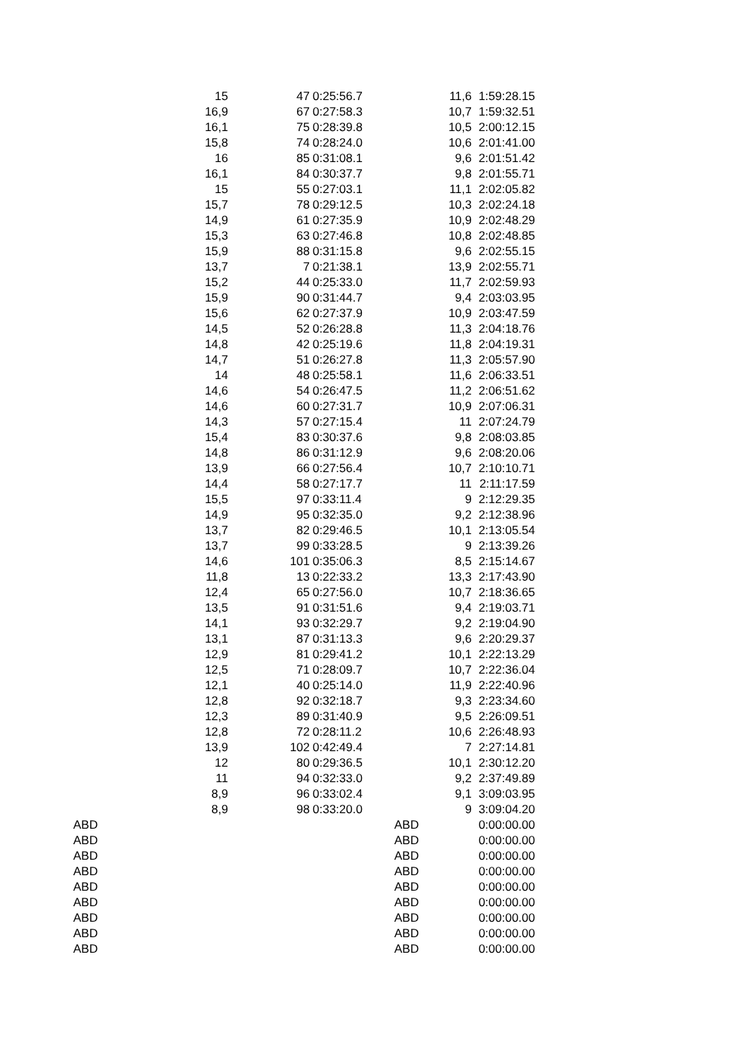| | 15 | 47 | 0:25:56.7 | | 11,6 | 1:59:28.15 |
| | 16,9 | 67 | 0:27:58.3 | | 10,7 | 1:59:32.51 |
| | 16,1 | 75 | 0:28:39.8 | | 10,5 | 2:00:12.15 |
| | 15,8 | 74 | 0:28:24.0 | | 10,6 | 2:01:41.00 |
| | 16 | 85 | 0:31:08.1 | | 9,6 | 2:01:51.42 |
| | 16,1 | 84 | 0:30:37.7 | | 9,8 | 2:01:55.71 |
| | 15 | 55 | 0:27:03.1 | | 11,1 | 2:02:05.82 |
| | 15,7 | 78 | 0:29:12.5 | | 10,3 | 2:02:24.18 |
| | 14,9 | 61 | 0:27:35.9 | | 10,9 | 2:02:48.29 |
| | 15,3 | 63 | 0:27:46.8 | | 10,8 | 2:02:48.85 |
| | 15,9 | 88 | 0:31:15.8 | | 9,6 | 2:02:55.15 |
| | 13,7 | 7 | 0:21:38.1 | | 13,9 | 2:02:55.71 |
| | 15,2 | 44 | 0:25:33.0 | | 11,7 | 2:02:59.93 |
| | 15,9 | 90 | 0:31:44.7 | | 9,4 | 2:03:03.95 |
| | 15,6 | 62 | 0:27:37.9 | | 10,9 | 2:03:47.59 |
| | 14,5 | 52 | 0:26:28.8 | | 11,3 | 2:04:18.76 |
| | 14,8 | 42 | 0:25:19.6 | | 11,8 | 2:04:19.31 |
| | 14,7 | 51 | 0:26:27.8 | | 11,3 | 2:05:57.90 |
| | 14 | 48 | 0:25:58.1 | | 11,6 | 2:06:33.51 |
| | 14,6 | 54 | 0:26:47.5 | | 11,2 | 2:06:51.62 |
| | 14,6 | 60 | 0:27:31.7 | | 10,9 | 2:07:06.31 |
| | 14,3 | 57 | 0:27:15.4 | | 11 | 2:07:24.79 |
| | 15,4 | 83 | 0:30:37.6 | | 9,8 | 2:08:03.85 |
| | 14,8 | 86 | 0:31:12.9 | | 9,6 | 2:08:20.06 |
| | 13,9 | 66 | 0:27:56.4 | | 10,7 | 2:10:10.71 |
| | 14,4 | 58 | 0:27:17.7 | | 11 | 2:11:17.59 |
| | 15,5 | 97 | 0:33:11.4 | | 9 | 2:12:29.35 |
| | 14,9 | 95 | 0:32:35.0 | | 9,2 | 2:12:38.96 |
| | 13,7 | 82 | 0:29:46.5 | | 10,1 | 2:13:05.54 |
| | 13,7 | 99 | 0:33:28.5 | | 9 | 2:13:39.26 |
| | 14,6 | 101 | 0:35:06.3 | | 8,5 | 2:15:14.67 |
| | 11,8 | 13 | 0:22:33.2 | | 13,3 | 2:17:43.90 |
| | 12,4 | 65 | 0:27:56.0 | | 10,7 | 2:18:36.65 |
| | 13,5 | 91 | 0:31:51.6 | | 9,4 | 2:19:03.71 |
| | 14,1 | 93 | 0:32:29.7 | | 9,2 | 2:19:04.90 |
| | 13,1 | 87 | 0:31:13.3 | | 9,6 | 2:20:29.37 |
| | 12,9 | 81 | 0:29:41.2 | | 10,1 | 2:22:13.29 |
| | 12,5 | 71 | 0:28:09.7 | | 10,7 | 2:22:36.04 |
| | 12,1 | 40 | 0:25:14.0 | | 11,9 | 2:22:40.96 |
| | 12,8 | 92 | 0:32:18.7 | | 9,3 | 2:23:34.60 |
| | 12,3 | 89 | 0:31:40.9 | | 9,5 | 2:26:09.51 |
| | 12,8 | 72 | 0:28:11.2 | | 10,6 | 2:26:48.93 |
| | 13,9 | 102 | 0:42:49.4 | | 7 | 2:27:14.81 |
| | 12 | 80 | 0:29:36.5 | | 10,1 | 2:30:12.20 |
| | 11 | 94 | 0:32:33.0 | | 9,2 | 2:37:49.89 |
| | 8,9 | 96 | 0:33:02.4 | | 9,1 | 3:09:03.95 |
| | 8,9 | 98 | 0:33:20.0 | | 9 | 3:09:04.20 |
| ABD | | | | ABD | | 0:00:00.00 |
| ABD | | | | ABD | | 0:00:00.00 |
| ABD | | | | ABD | | 0:00:00.00 |
| ABD | | | | ABD | | 0:00:00.00 |
| ABD | | | | ABD | | 0:00:00.00 |
| ABD | | | | ABD | | 0:00:00.00 |
| ABD | | | | ABD | | 0:00:00.00 |
| ABD | | | | ABD | | 0:00:00.00 |
| ABD | | | | ABD | | 0:00:00.00 |